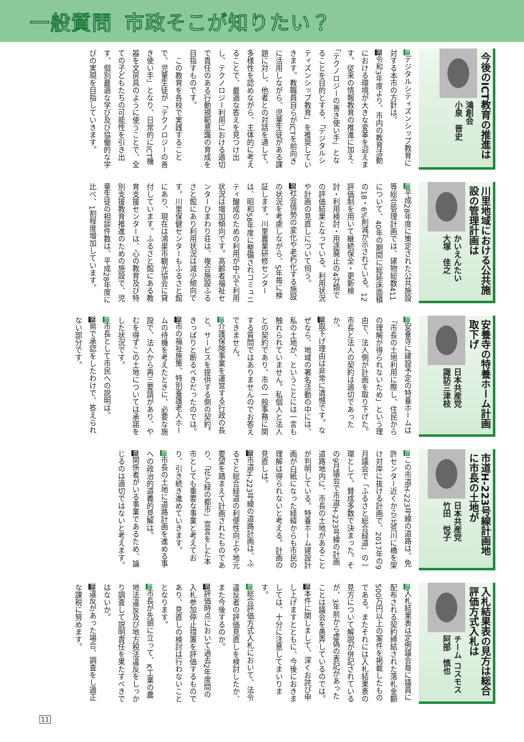一般質問 市政そこが知りたい？
今後のICT教育の推進は
鴻創会
小泉　晋史
問デジタルシティズンシップ教育に対する本市の方針は。
答令和3年度より、市内の教育活動における環境が大きな変革を迎えます。従来の情報教育の推進に加え、「テクノロジーの善き使い手」となることを目的とする、「デジタルシティズンシップ教育」を推奨していきます。教職員自らがICTを前向きに活用しながら、児童生徒がある課題に対し、他者との対話を通して、多様性を認めながら、主体的に考えることで、最適な答えを見つけ出し、テクノロジー利用における適切で責任のある行動規範意識の育成を目指すものです。
　この教育を各校で実践することで、児童生徒が「テクノロジーの善き使い手」となり、日常的にICT機器を文房具のように使うことで、全ての子どもたちの可能性を引き出す、個別最適な学び及び協働的な学びの実現を目指していきます。
川里地域における公共施設の管理計画は
かいえんたい
大塚　佳之
問平成28年度に策定された公共施設等総合管理計画では、建物総数411について、40年の期間に総延床面積の18・6%削減が示されている。12評価制を用いて継続保全・更新検討・利用検討・用途廃止の4分類での評価結果となっている。利用状況や計画の見直しについて伺う。
答社会情勢の変化や老朽化する施設の状況を考慮しながら、5年毎に検証します。川里農業研修センターは、昭和58年度に整備されコミュニティ醸成のための利用が中心で利用状況は増加傾向です。高齢者福祉センターひまわり荘は、複合施設ふるさと館にあり利用状況は減少傾向です。川里保健センターもふるさと館にあり、現在は鴻巣市観光協会に貸付しています。ふるさと館にある教育支援センターは、心の教育及び特別支援教育推進のための施設で、児童生徒の相談件数は、平成28年度に比べ、1割程度増加しています。
安養寺の特養ホーム計画取下げ
日本共産党
諏訪三津枝
問安養寺に建設予定の特養ホームは「市長の土地利用に際し、住民からの理解が得られないため」という理由で、法人側が計画を取り下げた。市長と法人の契約は適切であったか。
答取下げ理由は非常に遺憾です。なぜなら、地域の署名活動の中には、私の土地が、ということには一言も触れられていません。私個人と法人との契約であり、市の一般事務に関する質問ではありませんのでお答えできません。
問介護保険事業を運営する行政の長と、サービスを提供する側の契約。きっぱりと断るべきだったのでは。
答市の福祉施策、特別養護老人ホームの待機を考えたときに、必要な施設で、法人から再三要請があり、やむを得ずこの土地については承諾をした状況です。
問市長として市民への説明は。
答県で承認をしたわけで、答えられない部分です。
市道H-223号線計画地に市長の土地が
日本共産党
竹田　悦子
問この市道H-223号線の道路は、免許センター近くから元荒川に橋を架け対岸に抜ける計画で、2017年の9月議会で「ふるさと総合緑道」の一環として、賛成多数で決まった。その9月議会で市道H-223号線の計画道路地内に、市長の土地があることが判明している。特養ホーム建設計画が白紙になった経緯からも市民の理解は得られないと考える。計画の見直しは。
答市道H-223号線の道路計画は、ふるさと総合緑道の利便性向上や地元要望を踏まえて計画されたものであり、「花と緑の都市」宣言をした本市としても重要な事業と考えており、引き続き進めていきます。
問市長の土地に道路計画を進める事への政治的道義的見解は。
答関係者がいる事業であるため、論じるのは適切ではないと考えます。
入札結果表の見方は総合評価方式入札は
チーム コスモス
阿部　慎也
問入札結果表は定例議会毎に議員に配布される契約締結された落札金額500万円以上の案件を掲載したものである。またそれには入札結果表の見方について解説が併記されているが、3年前から虚偽の表記があったことは議会を愚弄しているのでは。
答本件に関しまして、深くお詫び申し上げますとともに、今後におきましては、十分に注意してまいります。
問総合評価方式入札において、法令違反者の評価見直しを検討したか、また今後するのか。
答評価時点において過去2年度間の入札参加停止措置を評価するものであり、見直しの検討は行わないこととなります。
問市長が先頭に立って、K工業の農地法違反及び地方税法違反をしっかり調査して説明責任を果たすべきではないか。
答違反があった場合、調査をし適正な課税に努めます。
11